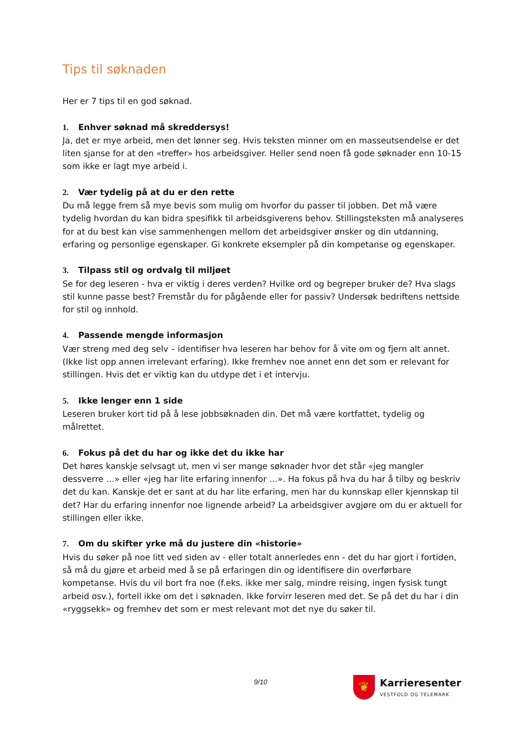Tips til søknaden
Her er 7 tips til en god søknad.
1. Enhver søknad må skreddersys!
Ja, det er mye arbeid, men det lønner seg. Hvis teksten minner om en masseutsendelse er det liten sjanse for at den «treffer» hos arbeidsgiver. Heller send noen få gode søknader enn 10-15 som ikke er lagt mye arbeid i.
2. Vær tydelig på at du er den rette
Du må legge frem så mye bevis som mulig om hvorfor du passer til jobben. Det må være tydelig hvordan du kan bidra spesifikk til arbeidsgiverens behov. Stillingsteksten må analyseres for at du best kan vise sammenhengen mellom det arbeidsgiver ønsker og din utdanning, erfaring og personlige egenskaper. Gi konkrete eksempler på din kompetanse og egenskaper.
3. Tilpass stil og ordvalg til miljøet
Se for deg leseren - hva er viktig i deres verden? Hvilke ord og begreper bruker de? Hva slags stil kunne passe best? Fremstår du for pågående eller for passiv? Undersøk bedriftens nettside for stil og innhold.
4. Passende mengde informasjon
Vær streng med deg selv – identifiser hva leseren har behov for å vite om og fjern alt annet. (Ikke list opp annen irrelevant erfaring). Ikke fremhev noe annet enn det som er relevant for stillingen. Hvis det er viktig kan du utdype det i et intervju.
5. Ikke lenger enn 1 side
Leseren bruker kort tid på å lese jobbsøknaden din. Det må være kortfattet, tydelig og målrettet.
6. Fokus på det du har og ikke det du ikke har
Det høres kanskje selvsagt ut, men vi ser mange søknader hvor det står «jeg mangler dessverre …» eller «jeg har lite erfaring innenfor …». Ha fokus på hva du har å tilby og beskriv det du kan. Kanskje det er sant at du har lite erfaring, men har du kunnskap eller kjennskap til det? Har du erfaring innenfor noe lignende arbeid? La arbeidsgiver avgjøre om du er aktuell for stillingen eller ikke.
7. Om du skifter yrke må du justere din «historie»
Hvis du søker på noe litt ved siden av - eller totalt annerledes enn - det du har gjort i fortiden, så må du gjøre et arbeid med å se på erfaringen din og identifisere din overførbare kompetanse. Hvis du vil bort fra noe (f.eks. ikke mer salg, mindre reising, ingen fysisk tungt arbeid osv.), fortell ikke om det i søknaden. Ikke forvirr leseren med det. Se på det du har i din «ryggsekk» og fremhev det som er mest relevant mot det nye du søker til.
9/10
❦
Karrieresenter
VESTFOLD OG TELEMARK